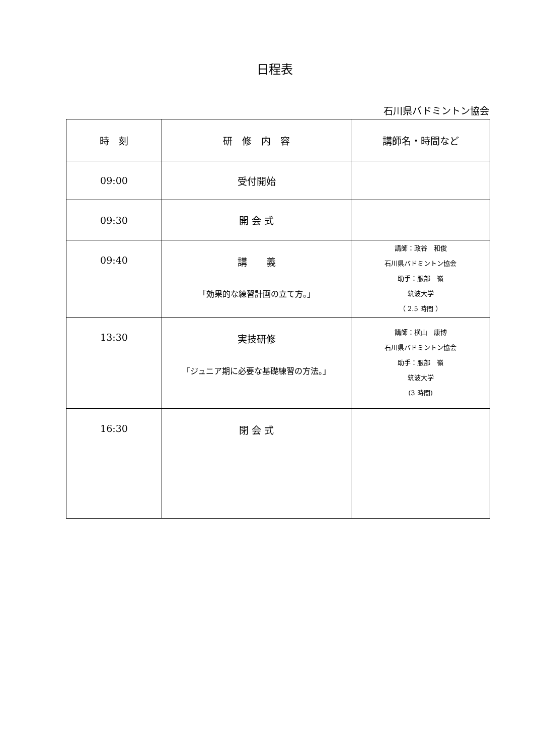日程表
石川県バドミントン協会
| 時 刻 | 研 修 内 容 | 講師名・時間など |
| --- | --- | --- |
| 09:00 | 受付開始 | |
| 09:30 | 開 会 式 | |
| 09:40 | 講 義 「効果的な練習計画の立て方。」 | 講師：政谷 和俊 石川県バドミントン協会 助手：服部 嶺 筑波大学 （ 2.5 時間 ） |
| 13:30 | 実技研修 「ジュニア期に必要な基礎練習の方法。」 | 講師：横山 康博 石川県バドミントン協会 助手：服部 嶺 筑波大学 (3 時間) |
| 16:30 | 閉 会 式 | |